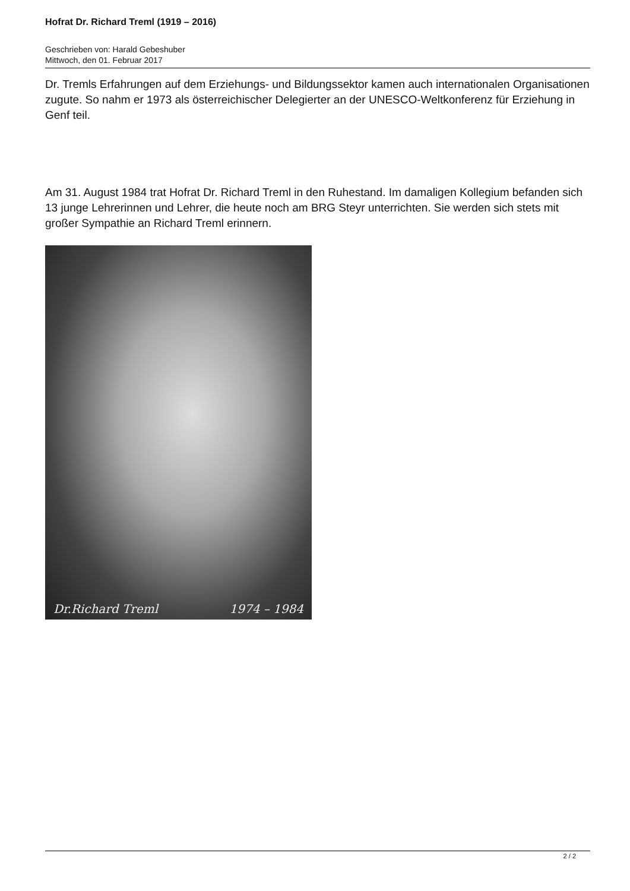Hofrat Dr. Richard Treml (1919 – 2016)
Geschrieben von: Harald Gebeshuber
Mittwoch, den 01. Februar 2017
Dr. Tremls Erfahrungen auf dem Erziehungs- und Bildungssektor kamen auch internationalen Organisationen zugute. So nahm er 1973 als österreichischer Delegierter an der UNESCO-Weltkonferenz für Erziehung in Genf teil.
Am 31. August 1984 trat Hofrat Dr. Richard Treml in den Ruhestand. Im damaligen Kollegium befanden sich 13 junge Lehrerinnen und Lehrer, die heute noch am BRG Steyr unterrichten. Sie werden sich stets mit großer Sympathie an Richard Treml erinnern.
Dr.Richard Treml 1974 – 1984
2 / 2